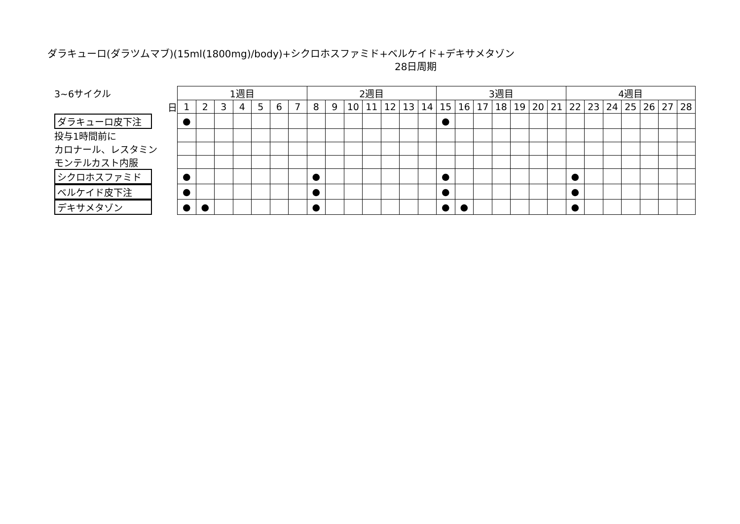ダラキューロ(ダラツムマブ)(15ml(1800mg)/body)+シクロホスファミド+ベルケイド+デキサメタゾン
28日周期
| 3~6サイクル | | 1週目 | | | | | | | 2週目 | | | | | | | 3週目 | | | | | | | 4週目 | | | | | | |
| | 日 | 1 | 2 | 3 | 4 | 5 | 6 | 7 | 8 | 9 | 10 | 11 | 12 | 13 | 14 | 15 | 16 | 17 | 18 | 19 | 20 | 21 | 22 | 23 | 24 | 25 | 26 | 27 | 28 |
| ダラキューロ皮下注 | | ● | | | | | | | | | | | | | | ● | | | | | | | | | | | | | |
| 投与1時間前に | | | | | | | | | | | | | | | | | | | | | | | | | | | | | |
| カロナール、レスタミン | | | | | | | | | | | | | | | | | | | | | | | | | | | | | |
| モンテルカスト内服 | | | | | | | | | | | | | | | | | | | | | | | | | | | | | |
| シクロホスファミド | | ● | | | | | | | ● | | | | | | | ● | | | | | | | ● | | | | | | |
| ベルケイド皮下注 | | ● | | | | | | | ● | | | | | | | ● | | | | | | | ● | | | | | | |
| デキサメタゾン | | ● | ● | | | | | | ● | | | | | | | ● | ● | | | | | | ● | | | | | | |